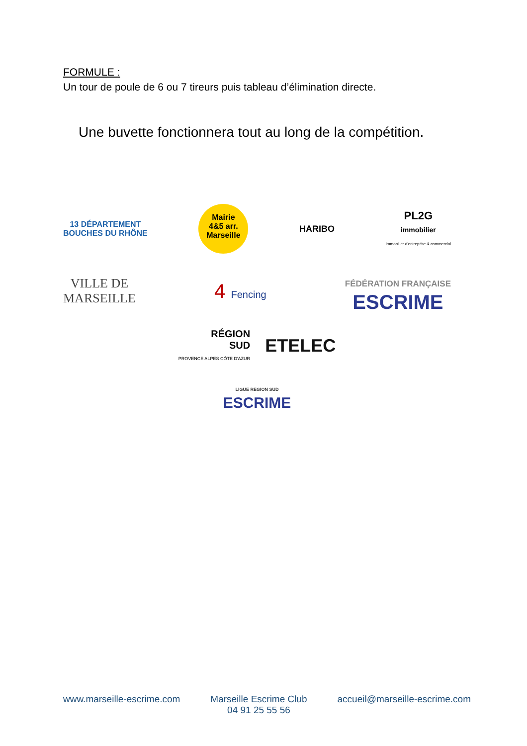FORMULE :
Un tour de poule de 6 ou 7 tireurs puis tableau d’élimination directe.
Une buvette fonctionnera tout au long de la compétition.
13 DÉPARTEMENT
BOUCHES DU RHÔNE
Mairie
4&5 arr.
Marseille
HARIBO
PL2G
immobilier
Immobilier d'entreprise & commercial
VILLE DE
MARSEILLE
4 Fencing
FÉDÉRATION FRANÇAISE
ESCRIME
RÉGION
SUD
PROVENCE ALPES CÔTE D'AZUR
ETELEC
LIGUE REGION SUD
ESCRIME
www.marseille-escrime.com Marseille Escrime Club
04 91 25 55 56 accueil@marseille-escrime.com